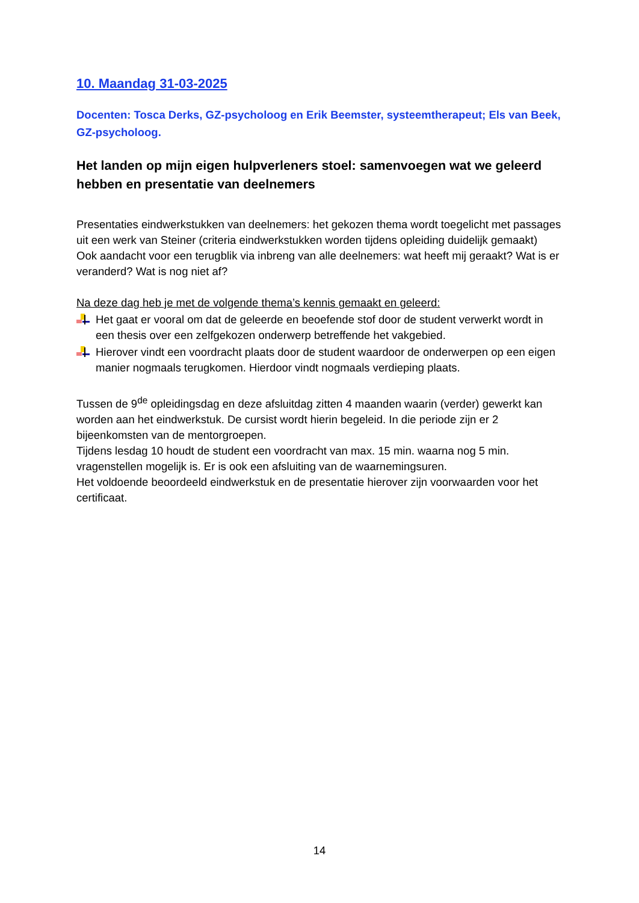10. Maandag 31-03-2025
Docenten: Tosca Derks, GZ-psycholoog en Erik Beemster, systeemtherapeut; Els van Beek, GZ-psycholoog.
Het landen op mijn eigen hulpverleners stoel: samenvoegen wat we geleerd hebben en presentatie van deelnemers
Presentaties eindwerkstukken van deelnemers: het gekozen thema wordt toegelicht met passages uit een werk van Steiner (criteria eindwerkstukken worden tijdens opleiding duidelijk gemaakt)
Ook aandacht voor een terugblik via inbreng van alle deelnemers: wat heeft mij geraakt? Wat is er veranderd? Wat is nog niet af?
Na deze dag heb je met de volgende thema’s kennis gemaakt en geleerd:
Het gaat er vooral om dat de geleerde en beoefende stof door de student verwerkt wordt in een thesis over een zelfgekozen onderwerp betreffende het vakgebied.
Hierover vindt een voordracht plaats door de student waardoor de onderwerpen op een eigen manier nogmaals terugkomen. Hierdoor vindt nogmaals verdieping plaats.
Tussen de 9<sup>de</sup> opleidingsdag en deze afsluitdag zitten 4 maanden waarin (verder) gewerkt kan worden aan het eindwerkstuk. De cursist wordt hierin begeleid. In die periode zijn er 2 bijeenkomsten van de mentorgroepen.
Tijdens lesdag 10 houdt de student een voordracht van max. 15 min. waarna nog 5 min. vragenstellen mogelijk is. Er is ook een afsluiting van de waarnemingsuren.
Het voldoende beoordeeld eindwerkstuk en de presentatie hierover zijn voorwaarden voor het certificaat.
14